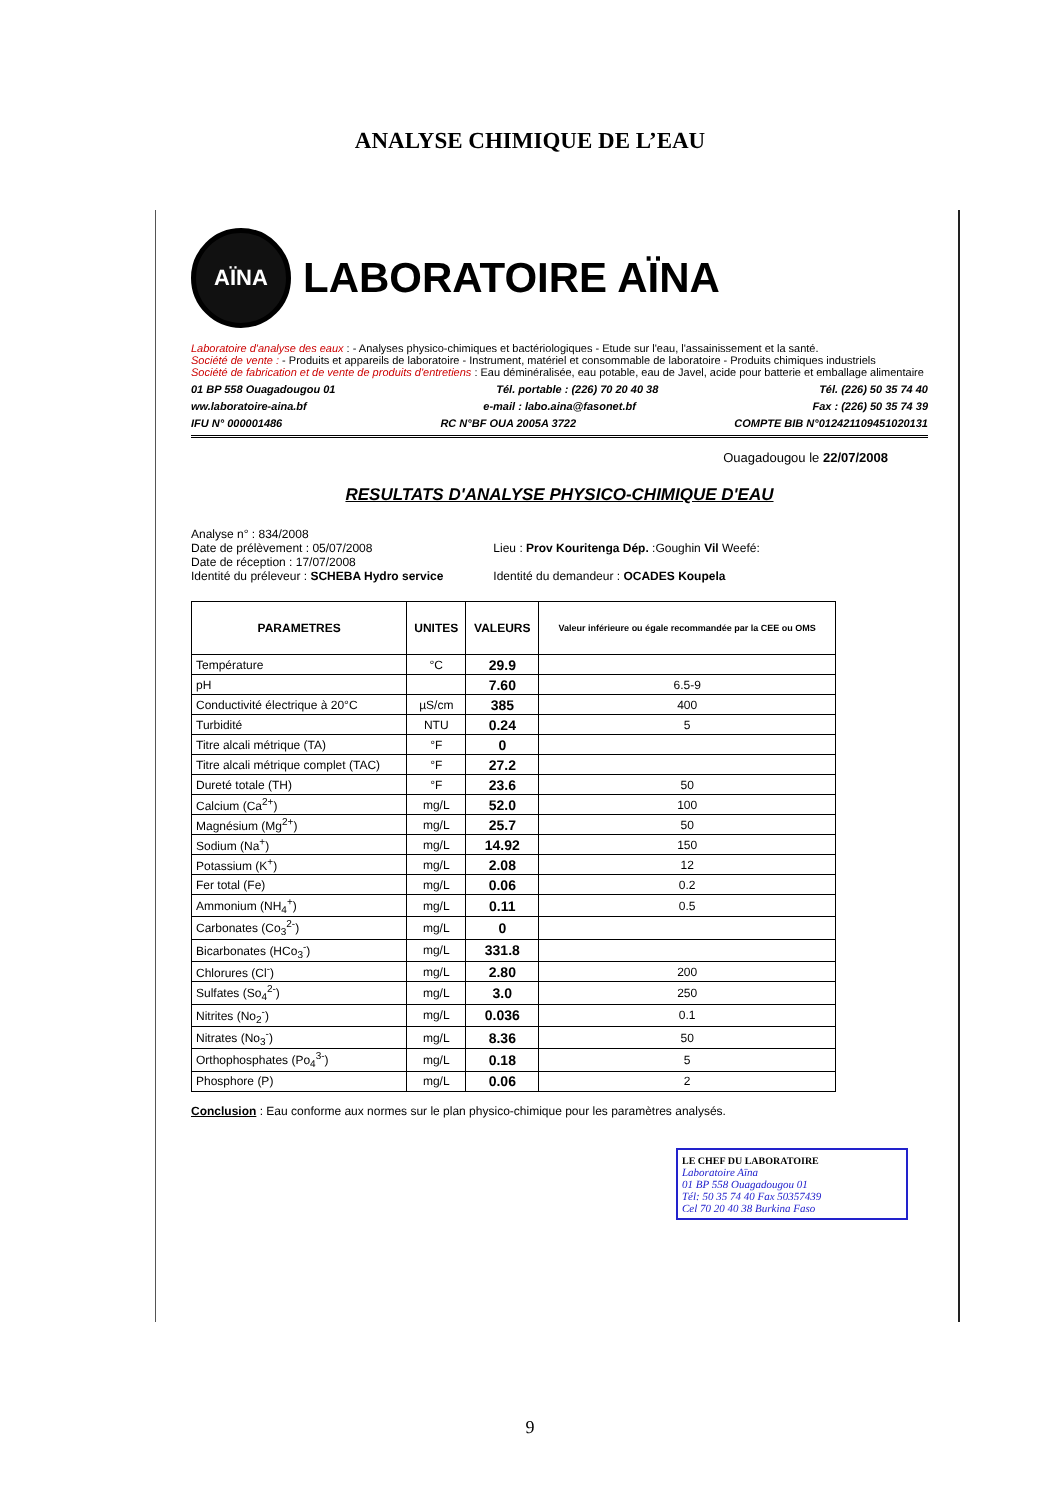ANALYSE CHIMIQUE DE L’EAU
AÏNA
LABORATOIRE AÏNA
Laboratoire d'analyse des eaux : - Analyses physico-chimiques et bactériologiques - Etude sur l'eau, l'assainissement et la santé.
Société de vente : - Produits et appareils de laboratoire - Instrument, matériel et consommable de laboratoire - Produits chimiques industriels
Société de fabrication et de vente de produits d'entretiens : Eau déminéralisée, eau potable, eau de Javel, acide pour batterie et emballage alimentaire
01 BP 558 Ouagadougou 01 Tél. portable : (226) 70 20 40 38 Tél. (226) 50 35 74 40
ww.laboratoire-aina.bf e-mail : labo.aina@fasonet.bf Fax : (226) 50 35 74 39
IFU N° 000001486 RC N°BF OUA 2005A 3722 COMPTE BIB N°012421109451020131
Ouagadougou le 22/07/2008
RESULTATS D'ANALYSE PHYSICO-CHIMIQUE D'EAU
Analyse n° : 834/2008
Date de prélèvement : 05/07/2008
Date de réception : 17/07/2008
Identité du préleveur : SCHEBA Hydro service
Lieu : Prov Kouritenga Dép. :Goughin Vil Weefé:
Identité du demandeur : OCADES Koupela
| PARAMETRES | UNITES | VALEURS | Valeur inférieure ou égale recommandée par la CEE ou OMS |
| --- | --- | --- | --- |
| Température | °C | 29.9 | |
| pH | | 7.60 | 6.5-9 |
| Conductivité électrique à 20°C | µS/cm | 385 | 400 |
| Turbidité | NTU | 0.24 | 5 |
| Titre alcali métrique (TA) | °F | 0 | |
| Titre alcali métrique complet (TAC) | °F | 27.2 | |
| Dureté totale (TH) | °F | 23.6 | 50 |
| Calcium (Ca<sup>2+</sup>) | mg/L | 52.0 | 100 |
| Magnésium (Mg<sup>2+</sup>) | mg/L | 25.7 | 50 |
| Sodium (Na<sup>+</sup>) | mg/L | 14.92 | 150 |
| Potassium (K<sup>+</sup>) | mg/L | 2.08 | 12 |
| Fer total (Fe) | mg/L | 0.06 | 0.2 |
| Ammonium (NH<sub>4</sub><sup>+</sup>) | mg/L | 0.11 | 0.5 |
| Carbonates (Co<sub>3</sub><sup>2-</sup>) | mg/L | 0 | |
| Bicarbonates (HCo<sub>3</sub><sup>-</sup>) | mg/L | 331.8 | |
| Chlorures (Cl<sup>-</sup>) | mg/L | 2.80 | 200 |
| Sulfates (So<sub>4</sub><sup>2-</sup>) | mg/L | 3.0 | 250 |
| Nitrites (No<sub>2</sub><sup>-</sup>) | mg/L | 0.036 | 0.1 |
| Nitrates (No<sub>3</sub><sup>-</sup>) | mg/L | 8.36 | 50 |
| Orthophosphates (Po<sub>4</sub><sup>3-</sup>) | mg/L | 0.18 | 5 |
| Phosphore (P) | mg/L | 0.06 | 2 |
Conclusion : Eau conforme aux normes sur le plan physico-chimique pour les paramètres analysés.
LE CHEF DU LABORATOIRE
Laboratoire Aïna
01 BP 558 Ouagadougou 01
Tél: 50 35 74 40 Fax 50357439
Cel 70 20 40 38 Burkina Faso
9